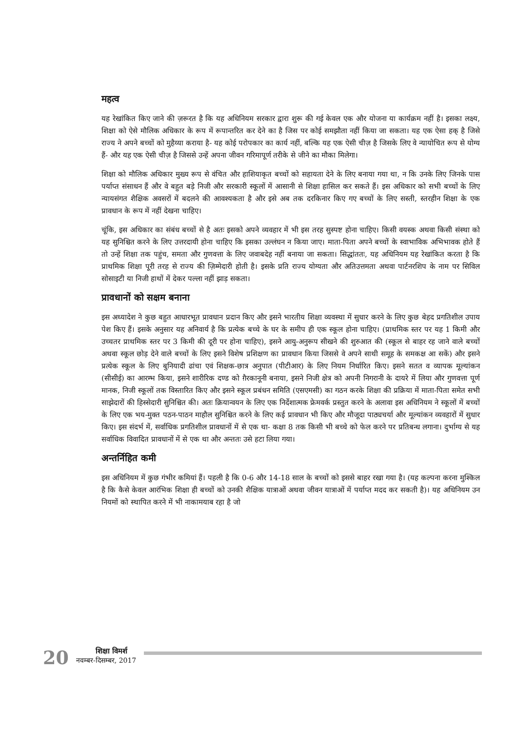महत्व
यह रेखांकित किए जाने की ज़रूरत है कि यह अधिनियम सरकार द्वारा शुरू की गई केवल एक और योजना या कार्यक्रम नहीं है। इसका लक्ष्य, शिक्षा को ऐसे मौलिक अधिकार के रूप में रूपान्तरित कर देने का है जिस पर कोई समझौता नहीं किया जा सकता। यह एक ऐसा हक् है जिसे राज्य ने अपने बच्चों को मुहैय्या कराया है- यह कोई परोपकार का कार्य नहीं, बल्कि यह एक ऐसी चीज़ है जिसके लिए वे न्यायोचित रूप से योग्य हैं- और यह एक ऐसी चीज़ है जिससे उन्हें अपना जीवन गरिमापूर्ण तरीके से जीने का मौका मिलेगा।
शिक्षा को मौलिक अधिकार मुख्य रूप से वंचित और हाशियाकृत बच्चों को सहायता देने के लिए बनाया गया था, न कि उनके लिए जिनके पास पर्याप्त संसाधन हैं और वे बहुत बड़े निजी और सरकारी स्कूलों में आसानी से शिक्षा हासिल कर सकते हैं। इस अधिकार को सभी बच्चों के लिए न्यायसंगत शैक्षिक अवसरों में बदलने की आवश्यकता है और इसे अब तक दरकिनार किए गए बच्चों के लिए सस्ती, स्तरहीन शिक्षा के एक प्रावधान के रूप में नहीं देखना चाहिए।
चूंकि, इस अधिकार का संबंध बच्चों से है अतः इसको अपने व्यवहार में भी इस तरह सुस्पष्ट होना चाहिए। किसी वयस्क अथवा किसी संस्था को यह सुनिश्चित करने के लिए उत्तरदायी होना चाहिए कि इसका उल्लंघन न किया जाए। माता-पिता अपने बच्चों के स्वाभाविक अभिभावक होते हैं तो उन्हें शिक्षा तक पहुंच, समता और गुणवत्ता के लिए जवाबदेह नहीं बनाया जा सकता। सिद्धांततः, यह अधिनियम यह रेखांकित करता है कि प्राथमिक शिक्षा पूरी तरह से राज्य की ज़िम्मेदारी होती है। इसके प्रति राज्य योग्यता और अतिउत्तमता अथवा पार्टनरशिप के नाम पर सिविल सोसाइटी या निजी हाथों में देकर पल्ला नहीं झाड़ सकता।
प्रावधानों को सक्षम बनाना
इस अध्यादेश ने कुछ बहुत आधारभूत प्रावधान प्रदान किए और इसने भारतीय शिक्षा व्यवस्था में सुधार करने के लिए कुछ बेहद प्रगतिशील उपाय पेश किए हैं। इसके अनुसार यह अनिवार्य है कि प्रत्येक बच्चे के घर के समीप ही एक स्कूल होना चाहिए। (प्राथमिक स्तर पर यह 1 किमी और उच्चतर प्राथमिक स्तर पर 3 किमी की दूरी पर होना चाहिए), इसने आयु-अनुरूप सीखने की शुरुआत की (स्कूल से बाहर रह जाने वाले बच्चों अथवा स्कूल छोड़ देने वाले बच्चों के लिए इसने विशेष प्रशिक्षण का प्रावधान किया जिससे वे अपने साथी समूह के समकक्ष आ सकें) और इसने प्रत्येक स्कूल के लिए बुनियादी ढांचा एवं शिक्षक-छात्र अनुपात (पीटीआर) के लिए नियम निर्धारित किए। इसने सतत व व्यापक मूल्यांकन (सीसीई) का आरम्भ किया, इसने शारीरिक दण्ड को ग़ैरकानूनी बनाया, इसने निजी क्षेत्र को अपनी निगरानी के दायरे में लिया और गुणवत्ता पूर्ण मानक, निजी स्कूलों तक विस्तारित किए और इसने स्कूल प्रबंधन समिति (एसएमसी) का गठन करके शिक्षा की प्रक्रिया में माता-पिता समेत सभी साझेदारों की हिस्सेदारी सुनिश्चित की। अतः क्रियान्वयन के लिए एक निर्देशात्मक फ्रेमवर्क प्रस्तुत करने के अलावा इस अधिनियम ने स्कूलों में बच्चों के लिए एक भय-मुक्त पठन-पाठन माहौल सुनिश्चित करने के लिए कई प्रावधान भी किए और मौजूदा पाठ्यचर्या और मूल्यांकन व्यवहारों में सुधार किए। इस संदर्भ में, सर्वाधिक प्रगतिशील प्रावधानों में से एक था- कक्षा 8 तक किसी भी बच्चे को फेल करने पर प्रतिबन्ध लगाना। दुर्भाग्य से यह सर्वाधिक विवादित प्रावधानों में से एक था और अन्ततः उसे हटा लिया गया।
अन्तर्निहित कमी
इस अधिनियम में कुछ गंभीर कमियां हैं। पहली है कि 0-6 और 14-18 साल के बच्चों को इससे बाहर रखा गया है। (यह कल्पना करना मुश्किल है कि कैसे केवल आरंभिक शिक्षा ही बच्चों को उनकी शैक्षिक यात्राओं अथवा जीवन यात्राओं में पर्याप्त मदद कर सकती है)। यह अधिनियम उन नियमों को स्थापित करने में भी नाकामयाब रहा है जो
20
शिक्षा विमर्श
नवम्बर-दिसम्बर, 2017